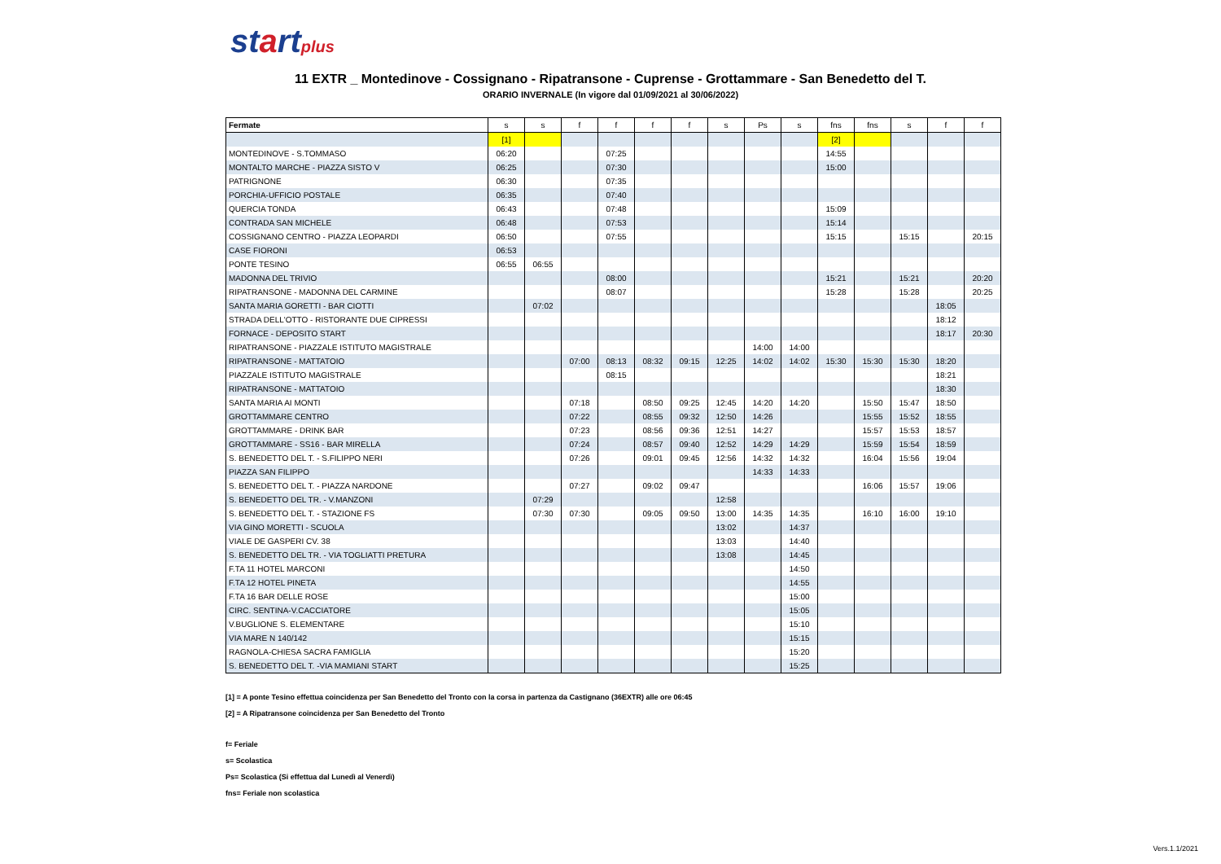startplus
11 EXTR _ Montedinove - Cossignano - Ripatransone - Cuprense - Grottammare - San Benedetto del T.
ORARIO INVERNALE (In vigore dal 01/09/2021 al 30/06/2022)
| Fermate | s | s | f | f | f | f | s | Ps | s | fns | fns | s | f | f |
| --- | --- | --- | --- | --- | --- | --- | --- | --- | --- | --- | --- | --- | --- | --- |
| | [1] | | | | | | | | | [2] | | | | |
| MONTEDINOVE - S.TOMMASO | 06:20 | | | 07:25 | | | | | | 14:55 | | | | |
| MONTALTO MARCHE - PIAZZA SISTO V | 06:25 | | | 07:30 | | | | | | 15:00 | | | | |
| PATRIGNONE | 06:30 | | | 07:35 | | | | | | | | | | |
| PORCHIA-UFFICIO POSTALE | 06:35 | | | 07:40 | | | | | | | | | | |
| QUERCIA TONDA | 06:43 | | | 07:48 | | | | | | 15:09 | | | | |
| CONTRADA SAN MICHELE | 06:48 | | | 07:53 | | | | | | 15:14 | | | | |
| COSSIGNANO CENTRO - PIAZZA LEOPARDI | 06:50 | | | 07:55 | | | | | | 15:15 | | 15:15 | | 20:15 |
| CASE FIORONI | 06:53 | | | | | | | | | | | | | |
| PONTE TESINO | 06:55 | 06:55 | | | | | | | | | | | | |
| MADONNA DEL TRIVIO | | | | 08:00 | | | | | | 15:21 | | 15:21 | | 20:20 |
| RIPATRANSONE - MADONNA DEL CARMINE | | | | 08:07 | | | | | | 15:28 | | 15:28 | | 20:25 |
| SANTA MARIA GORETTI - BAR CIOTTI | | 07:02 | | | | | | | | | | | 18:05 | |
| STRADA DELL'OTTO - RISTORANTE DUE CIPRESSI | | | | | | | | | | | | | 18:12 | |
| FORNACE - DEPOSITO START | | | | | | | | | | | | | 18:17 | 20:30 |
| RIPATRANSONE - PIAZZALE ISTITUTO MAGISTRALE | | | | | | | | 14:00 | 14:00 | | | | | |
| RIPATRANSONE - MATTATOIO | | | 07:00 | 08:13 | 08:32 | 09:15 | 12:25 | 14:02 | 14:02 | 15:30 | 15:30 | 15:30 | 18:20 | |
| PIAZZALE ISTITUTO MAGISTRALE | | | | 08:15 | | | | | | | | | 18:21 | |
| RIPATRANSONE - MATTATOIO | | | | | | | | | | | | | 18:30 | |
| SANTA MARIA AI MONTI | | | 07:18 | | 08:50 | 09:25 | 12:45 | 14:20 | 14:20 | | 15:50 | 15:47 | 18:50 | |
| GROTTAMMARE CENTRO | | | 07:22 | | 08:55 | 09:32 | 12:50 | 14:26 | | | 15:55 | 15:52 | 18:55 | |
| GROTTAMMARE - DRINK BAR | | | 07:23 | | 08:56 | 09:36 | 12:51 | 14:27 | | | 15:57 | 15:53 | 18:57 | |
| GROTTAMMARE - SS16 - BAR MIRELLA | | | 07:24 | | 08:57 | 09:40 | 12:52 | 14:29 | 14:29 | | 15:59 | 15:54 | 18:59 | |
| S. BENEDETTO DEL T. - S.FILIPPO NERI | | | 07:26 | | 09:01 | 09:45 | 12:56 | 14:32 | 14:32 | | 16:04 | 15:56 | 19:04 | |
| PIAZZA SAN FILIPPO | | | | | | | | 14:33 | 14:33 | | | | | |
| S. BENEDETTO DEL T. - PIAZZA NARDONE | | | 07:27 | | 09:02 | 09:47 | | | | | 16:06 | 15:57 | 19:06 | |
| S. BENEDETTO DEL TR. - V.MANZONI | | 07:29 | | | | | 12:58 | | | | | | | |
| S. BENEDETTO DEL T. - STAZIONE FS | | 07:30 | 07:30 | | 09:05 | 09:50 | 13:00 | 14:35 | 14:35 | | 16:10 | 16:00 | 19:10 | |
| VIA GINO MORETTI - SCUOLA | | | | | | | 13:02 | | 14:37 | | | | | |
| VIALE DE GASPERI CV. 38 | | | | | | | 13:03 | | 14:40 | | | | | |
| S. BENEDETTO DEL TR. - VIA TOGLIATTI PRETURA | | | | | | | 13:08 | | 14:45 | | | | | |
| F.TA 11 HOTEL MARCONI | | | | | | | | | 14:50 | | | | | |
| F.TA 12 HOTEL PINETA | | | | | | | | | 14:55 | | | | | |
| F.TA 16 BAR DELLE ROSE | | | | | | | | | 15:00 | | | | | |
| CIRC. SENTINA-V.CACCIATORE | | | | | | | | | 15:05 | | | | | |
| V.BUGLIONE S. ELEMENTARE | | | | | | | | | 15:10 | | | | | |
| VIA MARE N 140/142 | | | | | | | | | 15:15 | | | | | |
| RAGNOLA-CHIESA SACRA FAMIGLIA | | | | | | | | | 15:20 | | | | | |
| S. BENEDETTO DEL T. -VIA MAMIANI START | | | | | | | | | 15:25 | | | | | |
[1] = A ponte Tesino effettua coincidenza per San Benedetto del Tronto con la corsa in partenza da Castignano (36EXTR) alle ore 06:45
[2] = A Ripatransone coincidenza per San Benedetto del Tronto
f= Feriale
s= Scolastica
Ps= Scolastica (Si effettua dal Lunedì al Venerdì)
fns= Feriale non scolastica
Vers.1.1/2021